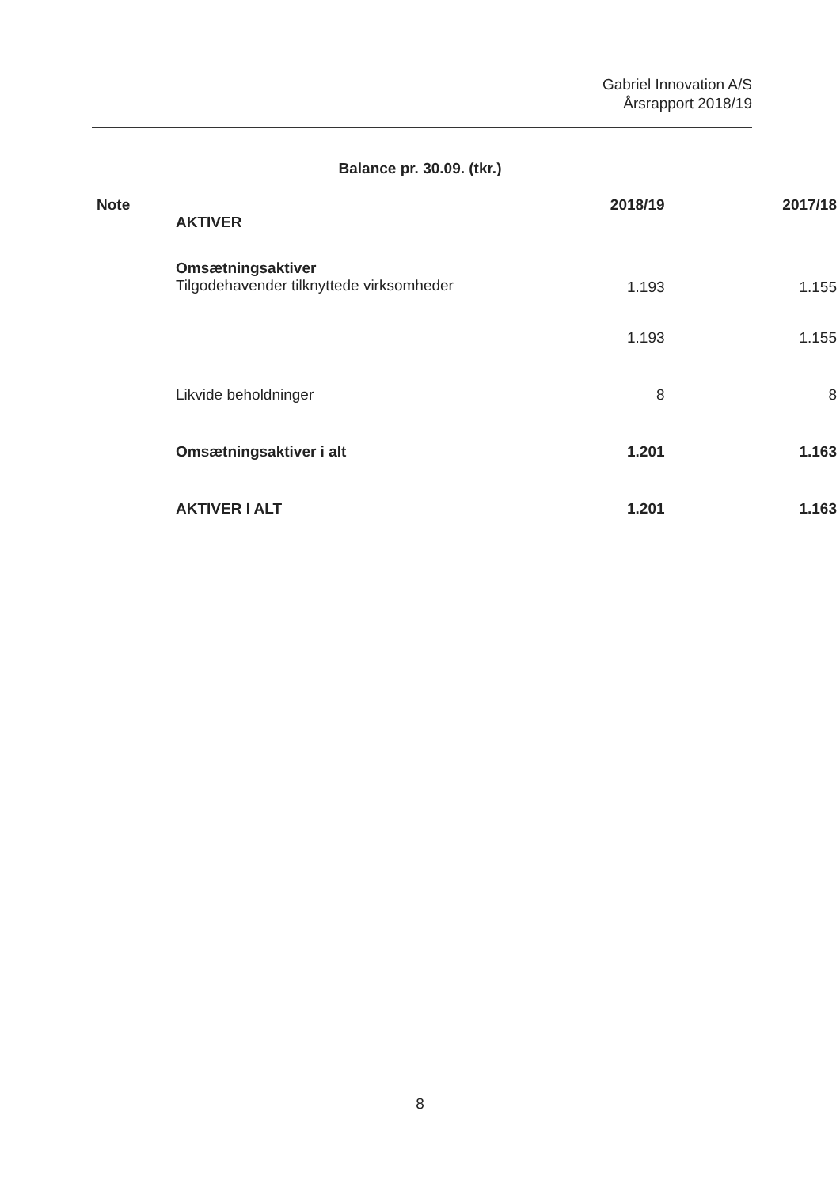Gabriel Innovation A/S
Årsrapport 2018/19
Balance pr. 30.09. (tkr.)
| Note | AKTIVER | 2018/19 | 2017/18 |
| --- | --- | --- | --- |
| | Omsætningsaktiver Tilgodehavender tilknyttede virksomheder | 1.193 | 1.155 |
| | | 1.193 | 1.155 |
| | Likvide beholdninger | 8 | 8 |
| | Omsætningsaktiver i alt | 1.201 | 1.163 |
| | AKTIVER I ALT | 1.201 | 1.163 |
8